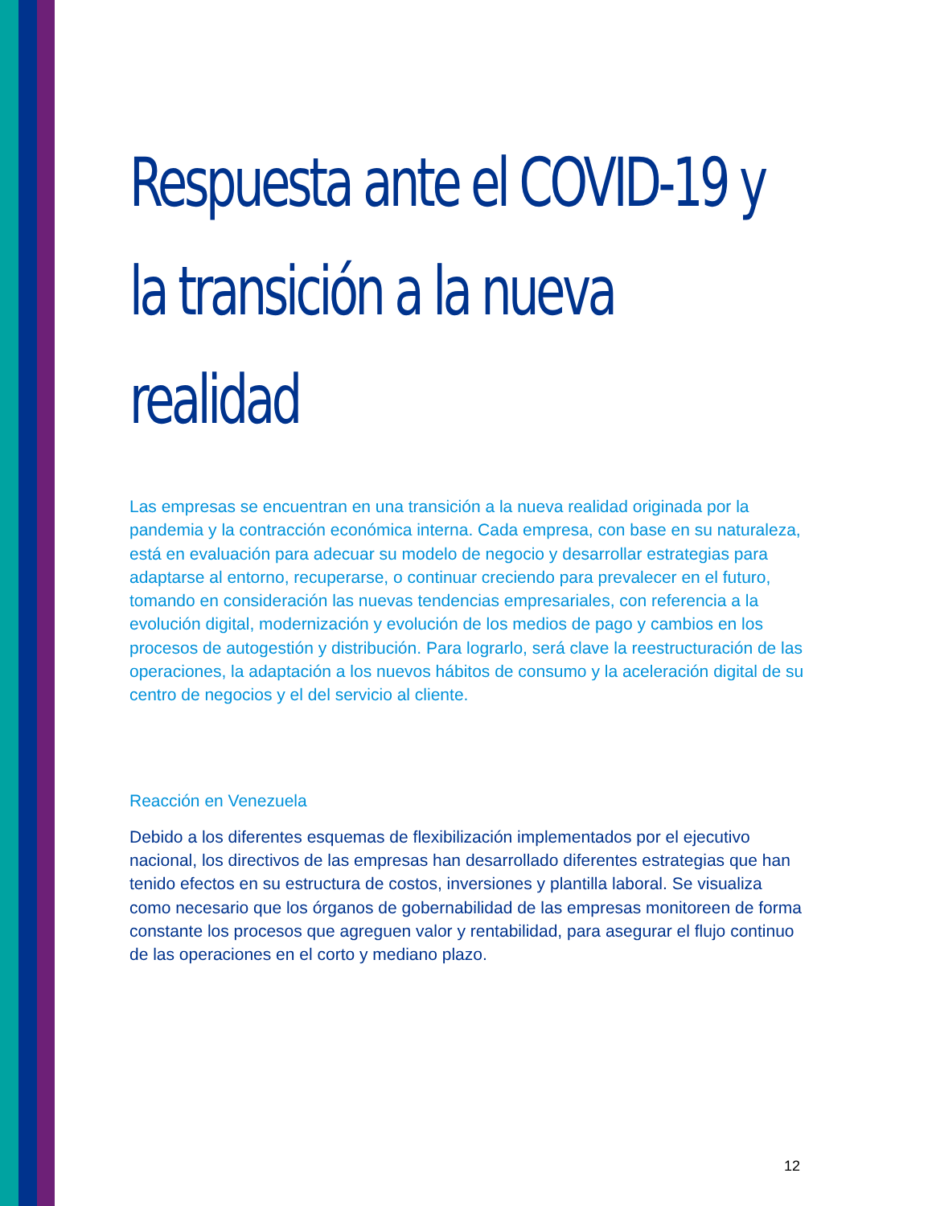Respuesta ante el COVID-19 y la transición a la nueva realidad
Las empresas se encuentran en una transición a la nueva realidad originada por la pandemia y la contracción económica interna. Cada empresa, con base en su naturaleza, está en evaluación para adecuar su modelo de negocio y desarrollar estrategias para adaptarse al entorno, recuperarse, o continuar creciendo para prevalecer en el futuro, tomando en consideración las nuevas tendencias empresariales, con referencia a la evolución digital, modernización y evolución de los medios de pago y cambios en los procesos de autogestión y distribución. Para lograrlo, será clave la reestructuración de las operaciones, la adaptación a los nuevos hábitos de consumo y la aceleración digital de su centro de negocios y el del servicio al cliente.
Reacción en Venezuela
Debido a los diferentes esquemas de flexibilización implementados por el ejecutivo nacional, los directivos de las empresas han desarrollado diferentes estrategias que han tenido efectos en su estructura de costos, inversiones y plantilla laboral. Se visualiza como necesario que los órganos de gobernabilidad de las empresas monitoreen de forma constante los procesos que agreguen valor y rentabilidad, para asegurar el flujo continuo de las operaciones en el corto y mediano plazo.
12